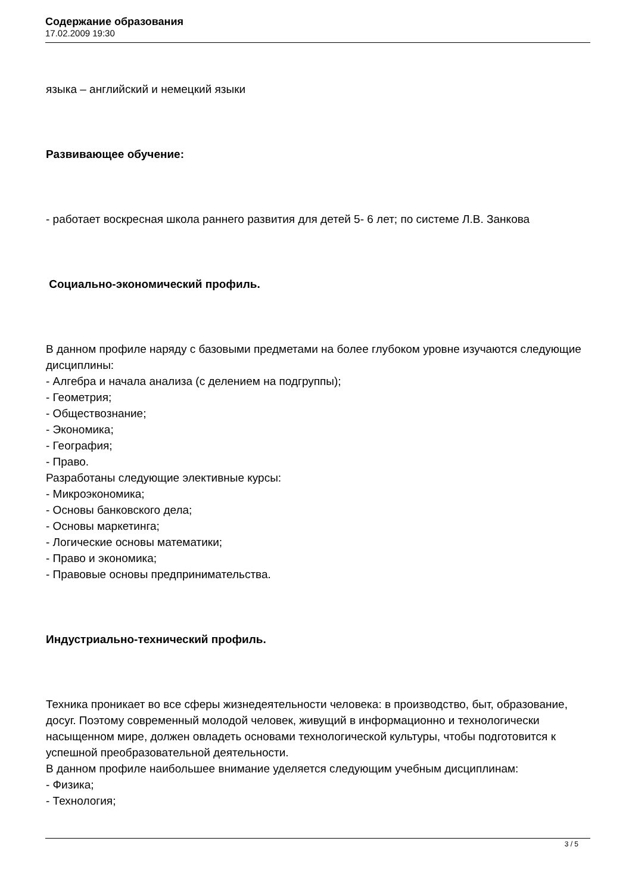Содержание образования
17.02.2009 19:30
языка – английский и немецкий языки
Развивающее обучение:
- работает воскресная школа раннего развития для детей 5- 6 лет; по системе Л.В. Занкова
Социально-экономический профиль.
В данном профиле наряду с базовыми предметами на более глубоком уровне изучаются следующие дисциплины:
- Алгебра и начала анализа (с делением на подгруппы);
- Геометрия;
- Обществознание;
- Экономика;
- География;
- Право.
Разработаны следующие элективные курсы:
- Микроэкономика;
- Основы банковского дела;
- Основы маркетинга;
- Логические основы математики;
- Право и экономика;
- Правовые основы предпринимательства.
Индустриально-технический профиль.
Техника проникает во все сферы жизнедеятельности человека: в производство, быт, образование, досуг. Поэтому современный молодой человек, живущий в информационно и технологически насыщенном мире, должен овладеть основами технологической культуры, чтобы подготовится к успешной преобразовательной деятельности.
В данном профиле наибольшее внимание уделяется следующим учебным дисциплинам:
- Физика;
- Технология;
3 / 5